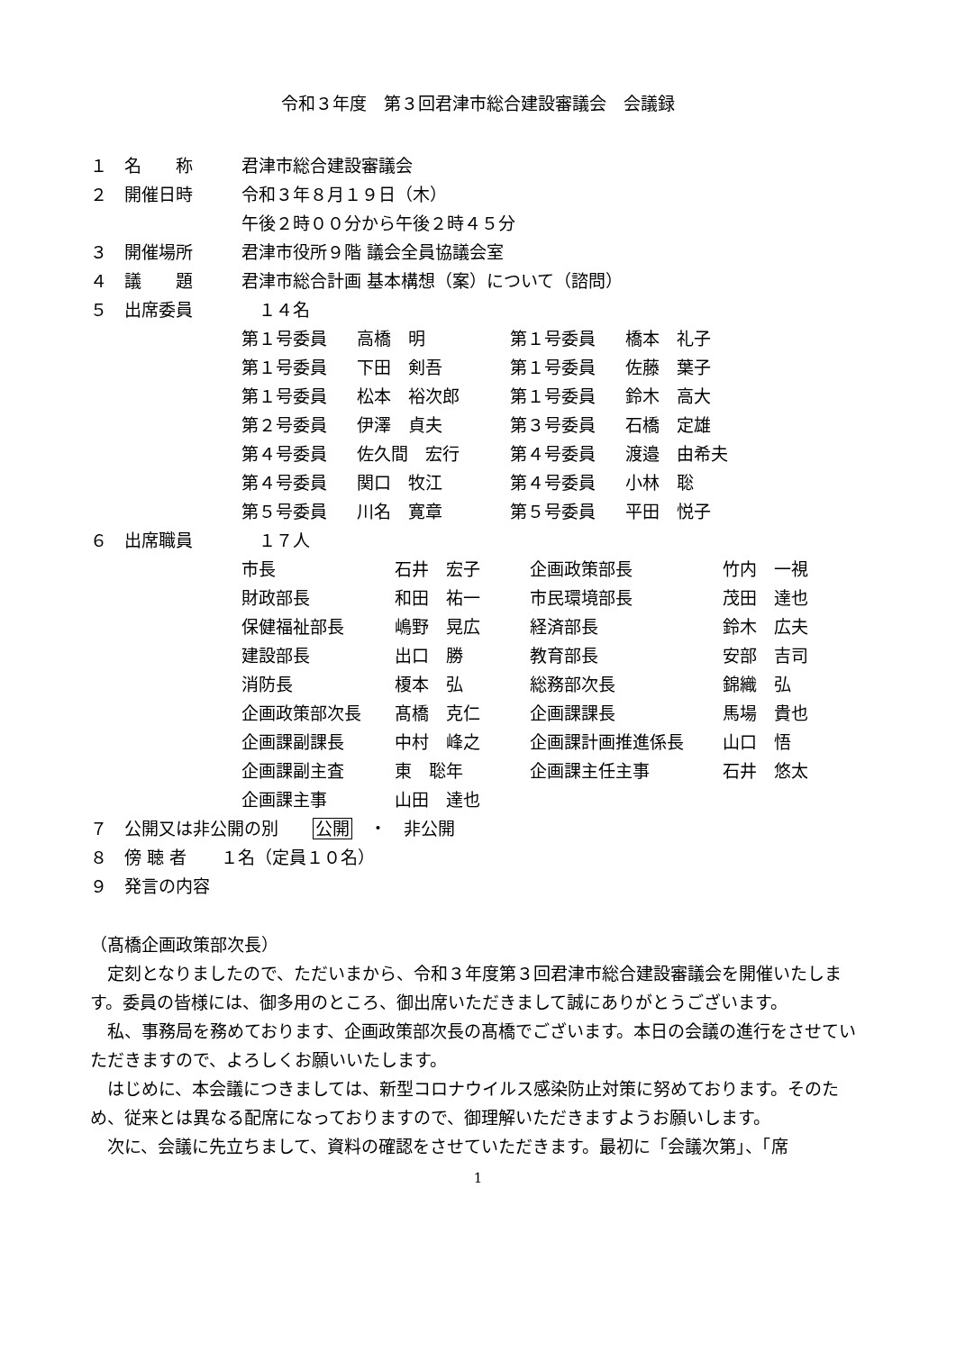令和３年度　第３回君津市総合建設審議会　会議録
| １ | 名 称 | 君津市総合建設審議会 | | | |
| ２ | 開催日時 | 令和３年８月１９日（木） | | | |
| | | 午後２時００分から午後２時４５分 | | | |
| ３ | 開催場所 | 君津市役所９階 議会全員協議会室 | | | |
| ４ | 議 題 | 君津市総合計画 基本構想（案）について（諮問） | | | |
| ５ | 出席委員 | １４名 | | | |
| | | 第１号委員 | 高橋 明 | 第１号委員 | 橋本 礼子 |
| | | 第１号委員 | 下田 剣吾 | 第１号委員 | 佐藤 葉子 |
| | | 第１号委員 | 松本 裕次郎 | 第１号委員 | 鈴木 高大 |
| | | 第２号委員 | 伊澤 貞夫 | 第３号委員 | 石橋 定雄 |
| | | 第４号委員 | 佐久間 宏行 | 第４号委員 | 渡邉 由希夫 |
| | | 第４号委員 | 関口 牧江 | 第４号委員 | 小林 聡 |
| | | 第５号委員 | 川名 寛章 | 第５号委員 | 平田 悦子 |
| ６ | 出席職員 | １７人 | | | |
| 市長 | 石井 宏子 | 企画政策部長 | 竹内 一視 |
| 財政部長 | 和田 祐一 | 市民環境部長 | 茂田 達也 |
| 保健福祉部長 | 嶋野 晃広 | 経済部長 | 鈴木 広夫 |
| 建設部長 | 出口 勝 | 教育部長 | 安部 吉司 |
| 消防長 | 榎本 弘 | 総務部次長 | 錦織 弘 |
| 企画政策部次長 | 髙橋 克仁 | 企画課課長 | 馬場 貴也 |
| 企画課副課長 | 中村 峰之 | 企画課計画推進係長 | 山口 悟 |
| 企画課副主査 | 東 聡年 | 企画課主任主事 | 石井 悠太 |
| 企画課主事 | 山田 達也 | | |
| ７ | 公開又は非公開の別 公開 ・ 非公開 |
| ８ | 傍 聴 者 １名（定員１０名） |
| ９ | 発言の内容 |
（髙橋企画政策部次長）
定刻となりましたので、ただいまから、令和３年度第３回君津市総合建設審議会を開催いたします。委員の皆様には、御多用のところ、御出席いただきまして誠にありがとうございます。
私、事務局を務めております、企画政策部次長の髙橋でございます。本日の会議の進行をさせていただきますので、よろしくお願いいたします。
はじめに、本会議につきましては、新型コロナウイルス感染防止対策に努めております。そのため、従来とは異なる配席になっておりますので、御理解いただきますようお願いします。
次に、会議に先立ちまして、資料の確認をさせていただきます。最初に「会議次第」、「席
1